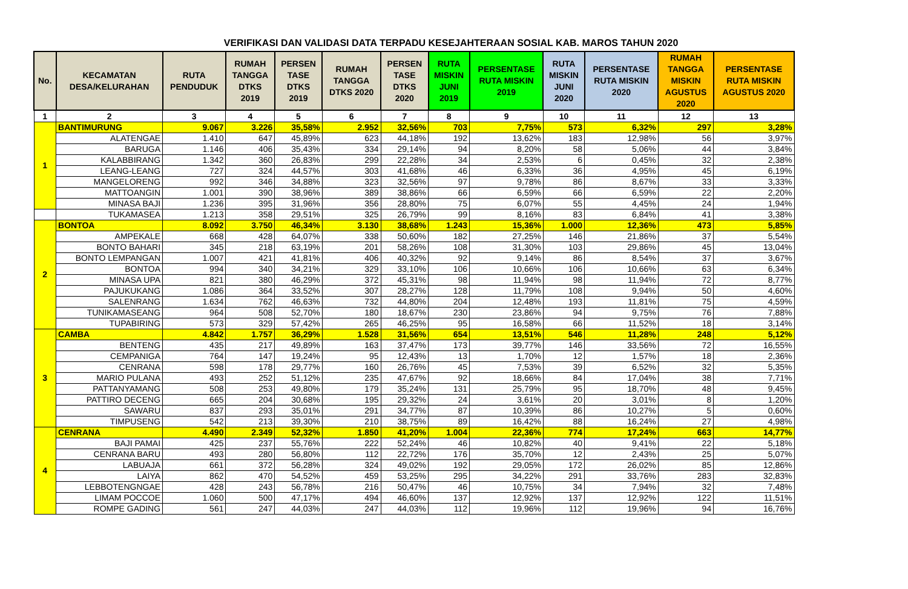VERIFIKASI DAN VALIDASI DATA TERPADU KESEJAHTERAAN SOSIAL KAB. MAROS TAHUN 2020
| No. | KECAMATAN DESA/KELURAHAN | RUTA PENDUDUK | RUMAH TANGGA DTKS 2019 | PERSEN TASE DTKS 2019 | RUMAH TANGGA DTKS 2020 | PERSEN TASE DTKS 2020 | RUTA MISKIN JUNI 2019 | PERSENTASE RUTA MISKIN 2019 | RUTA MISKIN JUNI 2020 | PERSENTASE RUTA MISKIN 2020 | RUMAH TANGGA MISKIN AGUSTUS 2020 | PERSENTASE RUTA MISKIN AGUSTUS 2020 |
| --- | --- | --- | --- | --- | --- | --- | --- | --- | --- | --- | --- | --- |
| 1 | 2 | 3 | 4 | 5 | 6 | 7 | 8 | 9 | 10 | 11 | 12 | 13 |
| 1 | BANTIMURUNG | 9.067 | 3.226 | 35,58% | 2.952 | 32,56% | 703 | 7,75% | 573 | 6,32% | 297 | 3,28% |
| | ALATENGAE | 1.410 | 647 | 45,89% | 623 | 44,18% | 192 | 13,62% | 183 | 12,98% | 56 | 3,97% |
| | BARUGA | 1.146 | 406 | 35,43% | 334 | 29,14% | 94 | 8,20% | 58 | 5,06% | 44 | 3,84% |
| | KALABBIRANG | 1.342 | 360 | 26,83% | 299 | 22,28% | 34 | 2,53% | 6 | 0,45% | 32 | 2,38% |
| | LEANG-LEANG | 727 | 324 | 44,57% | 303 | 41,68% | 46 | 6,33% | 36 | 4,95% | 45 | 6,19% |
| | MANGELORENG | 992 | 346 | 34,88% | 323 | 32,56% | 97 | 9,78% | 86 | 8,67% | 33 | 3,33% |
| | MATTOANGIN | 1.001 | 390 | 38,96% | 389 | 38,86% | 66 | 6,59% | 66 | 6,59% | 22 | 2,20% |
| | MINASA BAJI | 1.236 | 395 | 31,96% | 356 | 28,80% | 75 | 6,07% | 55 | 4,45% | 24 | 1,94% |
| | TUKAMASEA | 1.213 | 358 | 29,51% | 325 | 26,79% | 99 | 8,16% | 83 | 6,84% | 41 | 3,38% |
| 2 | BONTOA | 8.092 | 3.750 | 46,34% | 3.130 | 38,68% | 1.243 | 15,36% | 1.000 | 12,36% | 473 | 5,85% |
| | AMPEKALE | 668 | 428 | 64,07% | 338 | 50,60% | 182 | 27,25% | 146 | 21,86% | 37 | 5,54% |
| | BONTO BAHARI | 345 | 218 | 63,19% | 201 | 58,26% | 108 | 31,30% | 103 | 29,86% | 45 | 13,04% |
| | BONTO LEMPANGAN | 1.007 | 421 | 41,81% | 406 | 40,32% | 92 | 9,14% | 86 | 8,54% | 37 | 3,67% |
| | BONTOA | 994 | 340 | 34,21% | 329 | 33,10% | 106 | 10,66% | 106 | 10,66% | 63 | 6,34% |
| | MINASA UPA | 821 | 380 | 46,29% | 372 | 45,31% | 98 | 11,94% | 98 | 11,94% | 72 | 8,77% |
| | PAJUKUKANG | 1.086 | 364 | 33,52% | 307 | 28,27% | 128 | 11,79% | 108 | 9,94% | 50 | 4,60% |
| | SALENRANG | 1.634 | 762 | 46,63% | 732 | 44,80% | 204 | 12,48% | 193 | 11,81% | 75 | 4,59% |
| | TUNIKAMASEANG | 964 | 508 | 52,70% | 180 | 18,67% | 230 | 23,86% | 94 | 9,75% | 76 | 7,88% |
| | TUPABIRING | 573 | 329 | 57,42% | 265 | 46,25% | 95 | 16,58% | 66 | 11,52% | 18 | 3,14% |
| 3 | CAMBA | 4.842 | 1.757 | 36,29% | 1.528 | 31,56% | 654 | 13,51% | 546 | 11,28% | 248 | 5,12% |
| | BENTENG | 435 | 217 | 49,89% | 163 | 37,47% | 173 | 39,77% | 146 | 33,56% | 72 | 16,55% |
| | CEMPANIGA | 764 | 147 | 19,24% | 95 | 12,43% | 13 | 1,70% | 12 | 1,57% | 18 | 2,36% |
| | CENRANA | 598 | 178 | 29,77% | 160 | 26,76% | 45 | 7,53% | 39 | 6,52% | 32 | 5,35% |
| | MARIO PULANA | 493 | 252 | 51,12% | 235 | 47,67% | 92 | 18,66% | 84 | 17,04% | 38 | 7,71% |
| | PATTANYAMANG | 508 | 253 | 49,80% | 179 | 35,24% | 131 | 25,79% | 95 | 18,70% | 48 | 9,45% |
| | PATTIRO DECENG | 665 | 204 | 30,68% | 195 | 29,32% | 24 | 3,61% | 20 | 3,01% | 8 | 1,20% |
| | SAWARU | 837 | 293 | 35,01% | 291 | 34,77% | 87 | 10,39% | 86 | 10,27% | 5 | 0,60% |
| | TIMPUSENG | 542 | 213 | 39,30% | 210 | 38,75% | 89 | 16,42% | 88 | 16,24% | 27 | 4,98% |
| 4 | CENRANA | 4.490 | 2.349 | 52,32% | 1.850 | 41,20% | 1.004 | 22,36% | 774 | 17,24% | 663 | 14,77% |
| | BAJI PAMAI | 425 | 237 | 55,76% | 222 | 52,24% | 46 | 10,82% | 40 | 9,41% | 22 | 5,18% |
| | CENRANA BARU | 493 | 280 | 56,80% | 112 | 22,72% | 176 | 35,70% | 12 | 2,43% | 25 | 5,07% |
| | LABUAJA | 661 | 372 | 56,28% | 324 | 49,02% | 192 | 29,05% | 172 | 26,02% | 85 | 12,86% |
| | LAIYA | 862 | 470 | 54,52% | 459 | 53,25% | 295 | 34,22% | 291 | 33,76% | 283 | 32,83% |
| | LEBBOTENGNGAE | 428 | 243 | 56,78% | 216 | 50,47% | 46 | 10,75% | 34 | 7,94% | 32 | 7,48% |
| | LIMAM POCCOE | 1.060 | 500 | 47,17% | 494 | 46,60% | 137 | 12,92% | 137 | 12,92% | 122 | 11,51% |
| | ROMPE GADING | 561 | 247 | 44,03% | 247 | 44,03% | 112 | 19,96% | 112 | 19,96% | 94 | 16,76% |